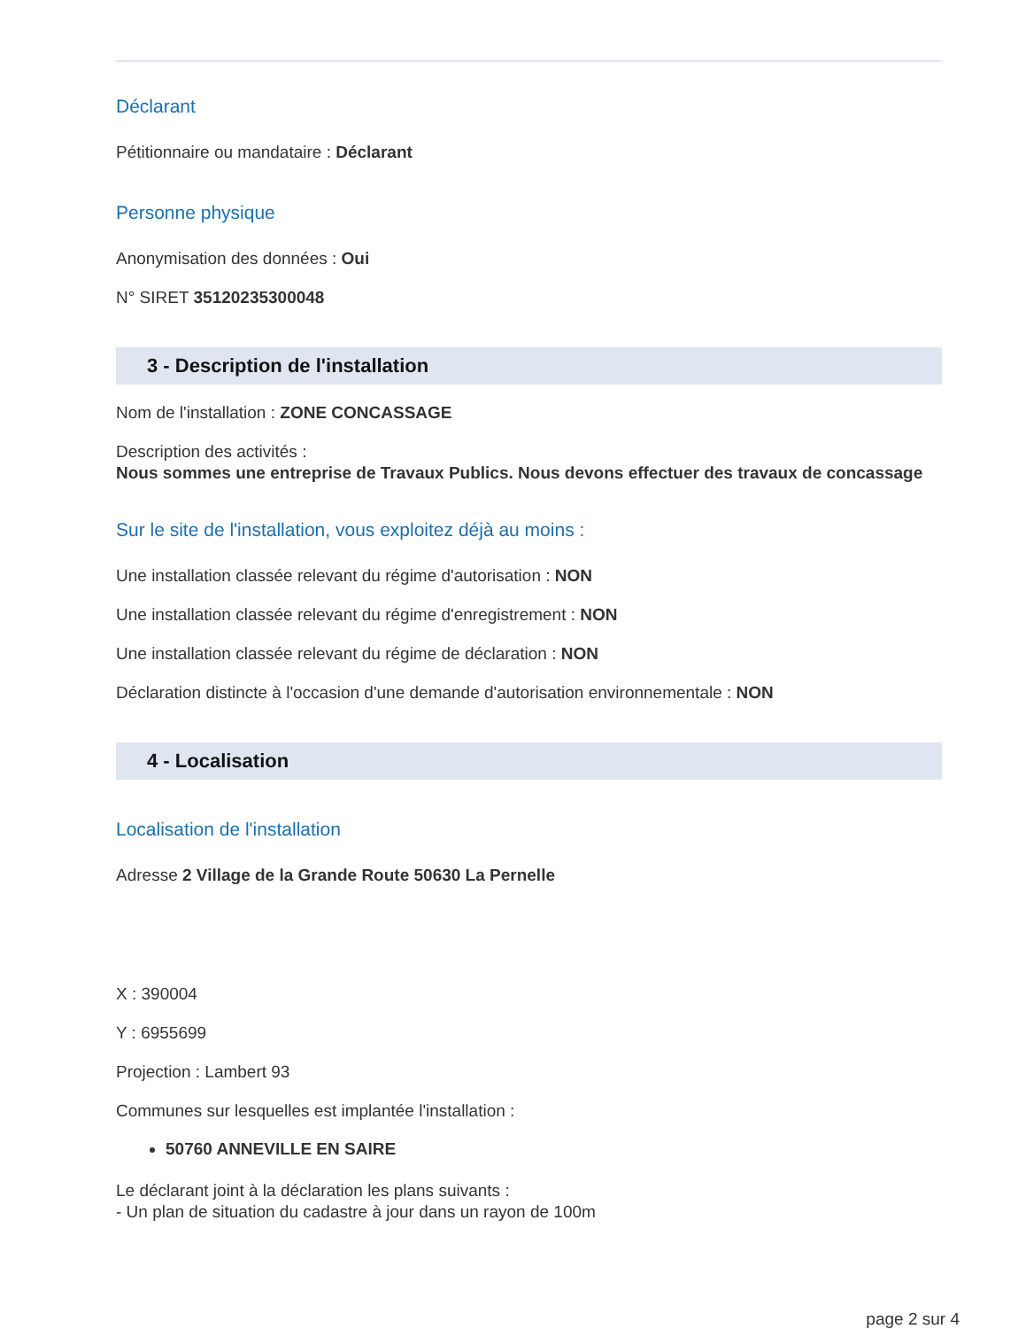Déclarant
Pétitionnaire ou mandataire : Déclarant
Personne physique
Anonymisation des données : Oui
N° SIRET 35120235300048
3 - Description de l'installation
Nom de l'installation : ZONE CONCASSAGE
Description des activités :
Nous sommes une entreprise de Travaux Publics. Nous devons effectuer des travaux de concassage
Sur le site de l'installation, vous exploitez déjà au moins :
Une installation classée relevant du régime d'autorisation : NON
Une installation classée relevant du régime d'enregistrement : NON
Une installation classée relevant du régime de déclaration : NON
Déclaration distincte à l'occasion d'une demande d'autorisation environnementale : NON
4 - Localisation
Localisation de l'installation
Adresse 2 Village de la Grande Route 50630 La Pernelle
X : 390004
Y : 6955699
Projection : Lambert 93
Communes sur lesquelles est implantée l'installation :
50760 ANNEVILLE EN SAIRE
Le déclarant joint à la déclaration les plans suivants :
- Un plan de situation du cadastre à jour dans un rayon de 100m
page 2 sur 4